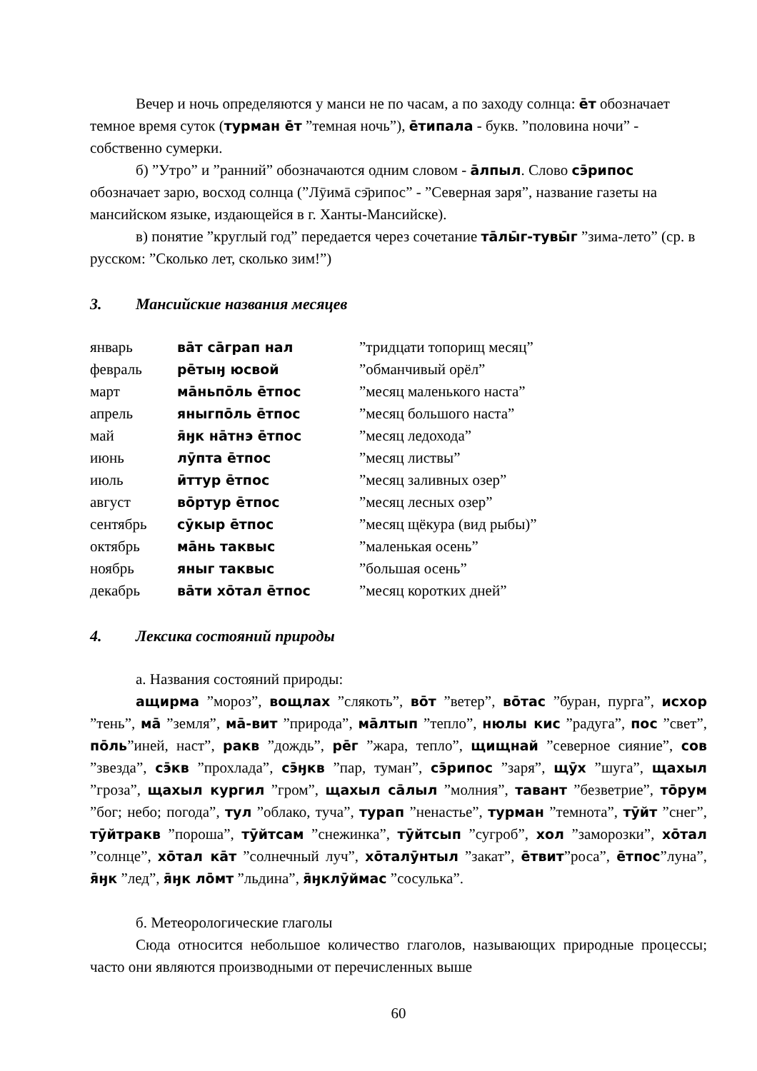Вечер и ночь определяются у манси не по часам, а по заходу солнца: ēт обозначает темное время суток (турман ēт ”темная ночь”), ēтипала - букв. ”половина ночи” - собственно сумерки.
б) ”Утро” и ”ранний” обозначаются одним словом - āлпыл. Слово сэ̄рипос обозначает зарю, восход солнца (”Лӯимā сэ̄рипос” - ”Северная заря”, название газеты на мансийском языке, издающейся в г. Ханты-Мансийске).
в) понятие ”круглый год” передается через сочетание тāлы̄г-тувы̄г ”зима-лето” (ср. в русском: ”Сколько лет, сколько зим!”)
3. Мансийские названия месяцев
| январь | вāт сāграп нал | ”тридцати топорищ месяц” |
| февраль | рēтыӈ юсвой | ”обманчивый орёл” |
| март | мāньпōль ēтпос | ”месяц маленького наста” |
| апрель | яныгпōль ēтпос | ”месяц большого наста” |
| май | я̄ӈк нāтнэ ēтпос | ”месяц ледохода” |
| июнь | лӯпта ēтпос | ”месяц листвы” |
| июль | ӣттур ēтпос | ”месяц заливных озер” |
| август | вōртур ēтпос | ”месяц лесных озер” |
| сентябрь | сӯкыр ēтпос | ”месяц щёкура (вид рыбы)” |
| октябрь | мāнь таквыс | ”маленькая осень” |
| ноябрь | яныг таквыс | ”большая осень” |
| декабрь | вāти хōтал ēтпос | ”месяц коротких дней” |
4. Лексика состояний природы
а. Названия состояний природы:
ащирма ”мороз”, вощлах ”слякоть”, вōт ”ветер”, вōтас ”буран, пурга”, исхор ”тень”, мā ”земля”, мā-вит ”природа”, мāлтып ”тепло”, нюлы кис ”радуга”, пос ”свет”, пōль”иней, наст”, ракв ”дождь”, рēг ”жара, тепло”, щищнай ”северное сияние”, сов ”звезда”, сэ̄кв ”прохлада”, сэ̄ӈкв ”пар, туман”, сэ̄рипос ”заря”, щӯх ”шуга”, щахыл ”гроза”, щахыл кургил ”гром”, щахыл сāлыл ”молния”, тавант ”безветрие”, тōрум ”бог; небо; погода”, тул ”облако, туча”, турап ”ненастье”, турман ”темнота”, тӯйт ”снег”, тӯйтракв ”пороша”, тӯйтсам ”снежинка”, тӯйтсып ”сугроб”, хол ”заморозки”, хōтал ”солнце”, хōтал кāт ”солнечный луч”, хōталӯнтыл ”закат”, ēтвит”роса”, ēтпос”луна”, я̄ӈк ”лед”, я̄ӈк лōмт ”льдина”, я̄ӈклӯймас ”сосулька”.
б. Метеорологические глаголы
Сюда относится небольшое количество глаголов, называющих природные процессы; часто они являются производными от перечисленных выше
60